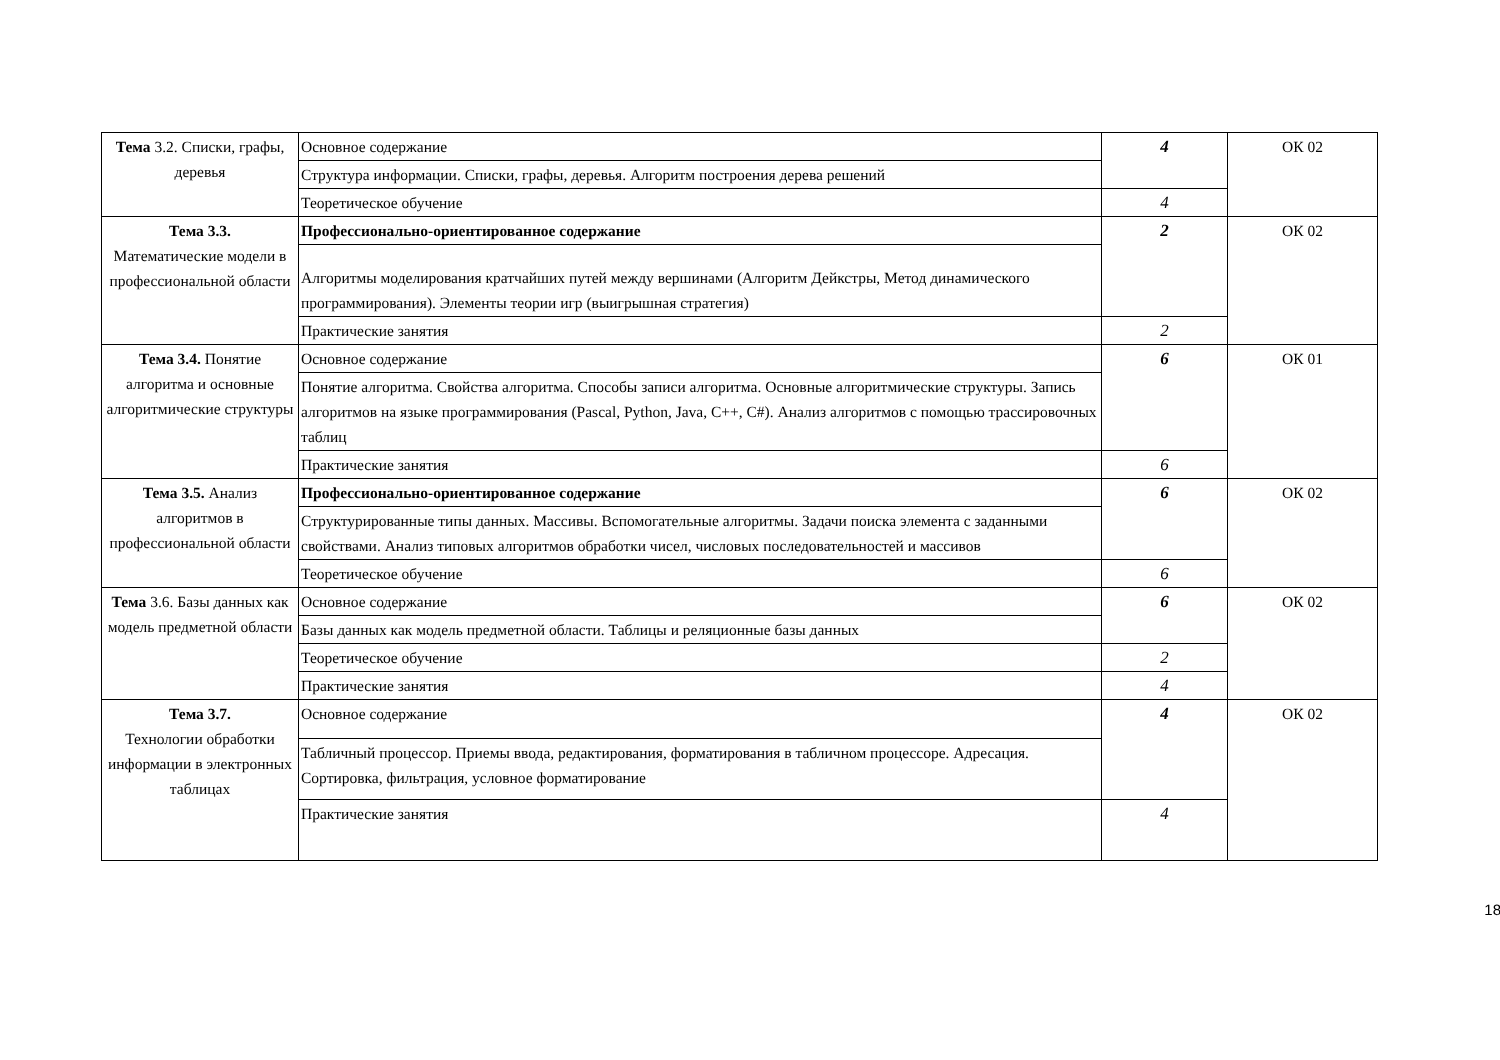| Тема 3.2. Списки, графы, деревья | Основное содержание | 4 | ОК 02 |
| | Структура информации. Списки, графы, деревья. Алгоритм построения дерева решений | | |
| | Теоретическое обучение | 4 | |
| Тема 3.3. Математические модели в профессиональной области | Профессионально-ориентированное содержание | 2 | ОК 02 |
| | Алгоритмы моделирования кратчайших путей между вершинами (Алгоритм Дейкстры, Метод динамического программирования). Элементы теории игр (выигрышная стратегия) | | |
| | Практические занятия | 2 | |
| Тема 3.4. Понятие алгоритма и основные алгоритмические структуры | Основное содержание | 6 | ОК 01 |
| | Понятие алгоритма. Свойства алгоритма. Способы записи алгоритма. Основные алгоритмические структуры. Запись алгоритмов на языке программирования (Pascal, Python, Java, C++, C#). Анализ алгоритмов с помощью трассировочных таблиц | | |
| | Практические занятия | 6 | |
| Тема 3.5. Анализ алгоритмов в профессиональной области | Профессионально-ориентированное содержание | 6 | ОК 02 |
| | Структурированные типы данных. Массивы. Вспомогательные алгоритмы. Задачи поиска элемента с заданными свойствами. Анализ типовых алгоритмов обработки чисел, числовых последовательностей и массивов | | |
| | Теоретическое обучение | 6 | |
| Тема 3.6. Базы данных как модель предметной области | Основное содержание | 6 | ОК 02 |
| | Базы данных как модель предметной области. Таблицы и реляционные базы данных | | |
| | Теоретическое обучение | 2 | |
| | Практические занятия | 4 | |
| Тема 3.7. Технологии обработки информации в электронных таблицах | Основное содержание | 4 | ОК 02 |
| | Табличный процессор. Приемы ввода, редактирования, форматирования в табличном процессоре. Адресация. Сортировка, фильтрация, условное форматирование | | |
| | Практические занятия | 4 | |
18